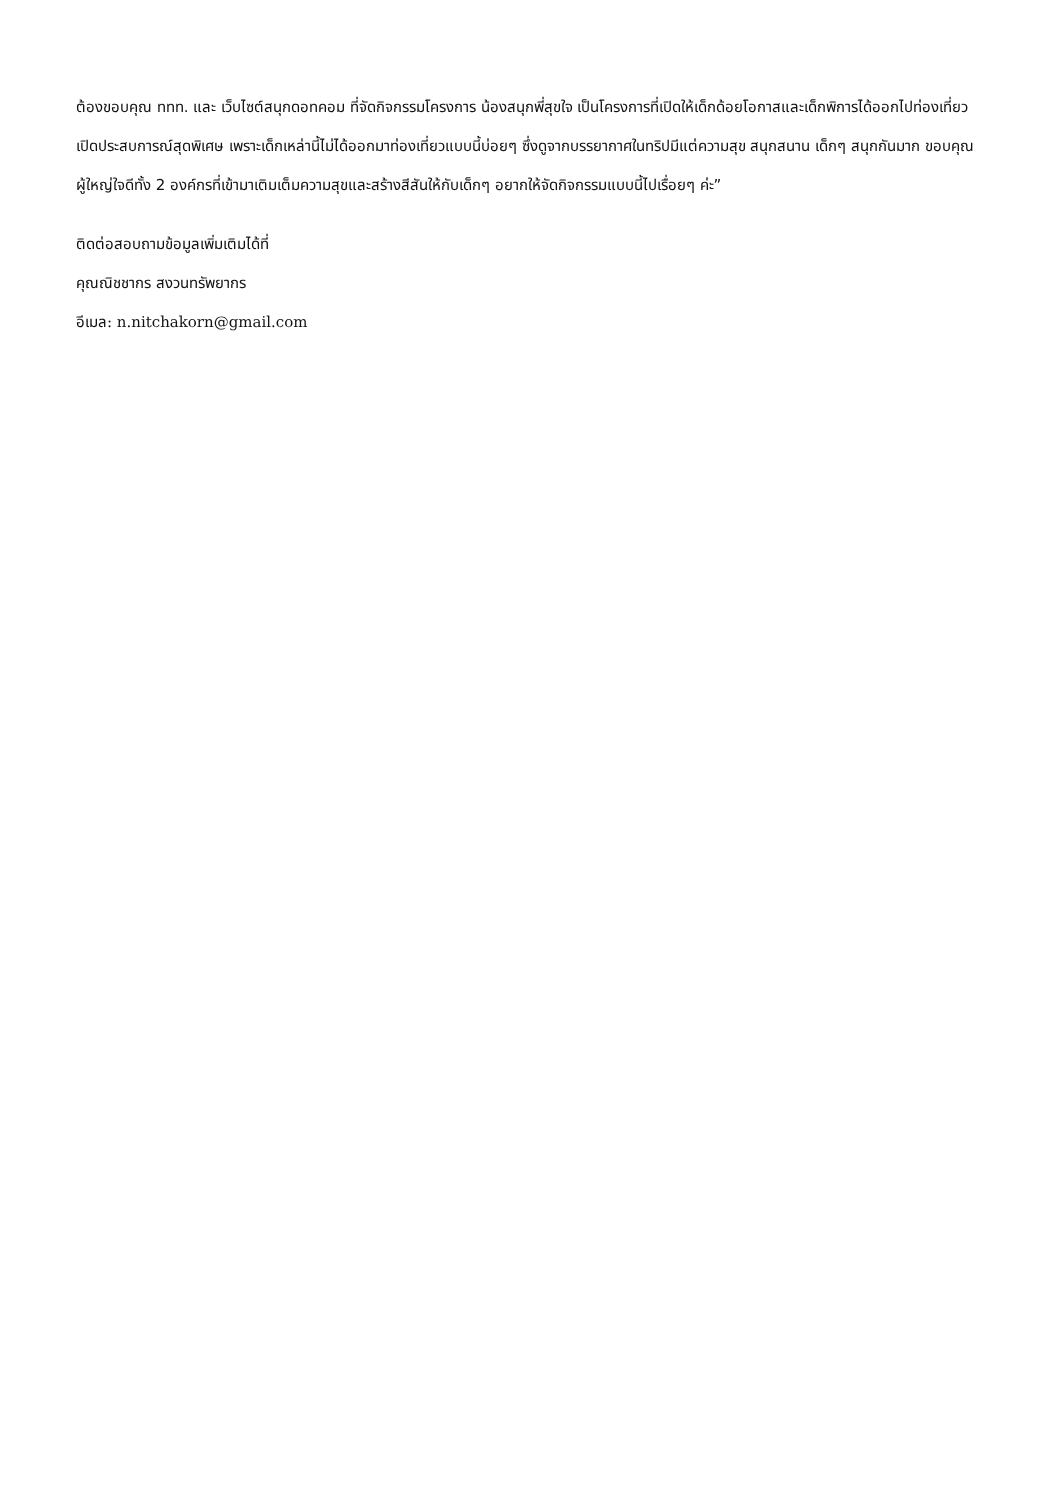ต้องขอบคุณ ททท. และ เว็บไซต์สนุกดอทคอม ที่จัดกิจกรรมโครงการ น้องสนุกพี่สุขใจ เป็นโครงการที่เปิดให้เด็กด้อยโอกาสและเด็กพิการได้ออกไปท่องเที่ยว เปิดประสบการณ์สุดพิเศษ เพราะเด็กเหล่านี้ไม่ได้ออกมาท่องเที่ยวแบบนี้บ่อยๆ ซึ่งดูจากบรรยากาศในทริปมีแต่ความสุข สนุกสนาน เด็กๆ สนุกกันมาก ขอบคุณผู้ใหญ่ใจดีทั้ง 2 องค์กรที่เข้ามาเติมเต็มความสุขและสร้างสีสันให้กับเด็กๆ อยากให้จัดกิจกรรมแบบนี้ไปเรื่อยๆ ค่ะ”
ติดต่อสอบถามข้อมูลเพิ่มเติมได้ที่
คุณณิชชากร สงวนทรัพยากร
อีเมล: n.nitchakorn@gmail.com